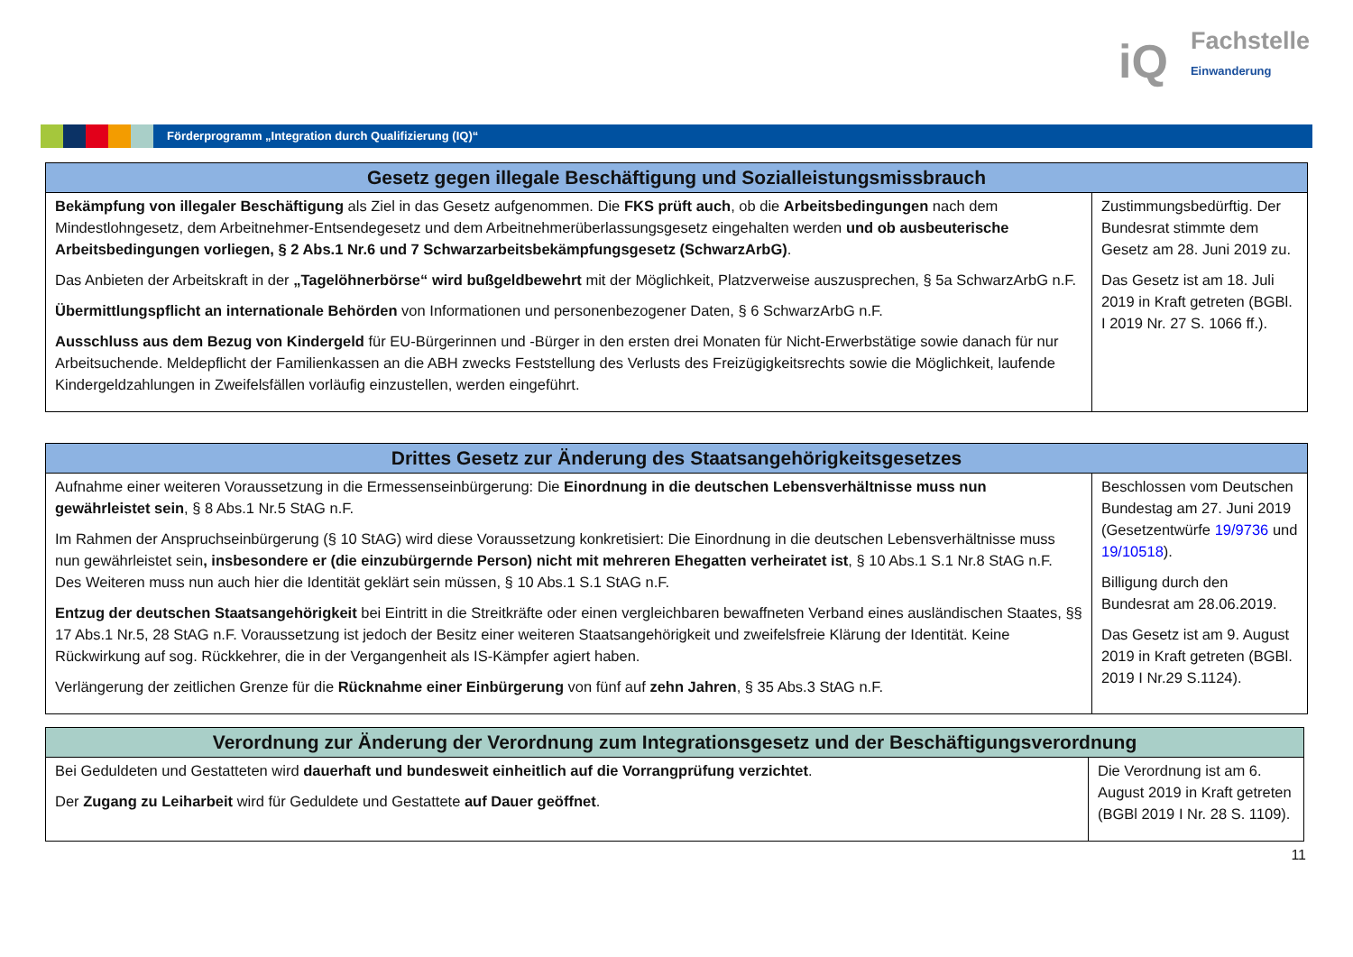iQ
Fachstelle
Einwanderung
Förderprogramm „Integration durch Qualifizierung (IQ)“
| Gesetz gegen illegale Beschäftigung und Sozialleistungsmissbrauch | |
| --- | --- |
| Bekämpfung von illegaler Beschäftigung als Ziel in das Gesetz aufgenommen. Die FKS prüft auch , ob die Arbeitsbedingungen nach dem Mindestlohngesetz, dem Arbeitnehmer-Entsendegesetz und dem Arbeitnehmerüberlassungsgesetz eingehalten werden und ob ausbeuterische Arbeitsbedingungen vorliegen, § 2 Abs.1 Nr.6 und 7 Schwarzarbeitsbekämpfungsgesetz (SchwarzArbG) . Das Anbieten der Arbeitskraft in der „Tagelöhnerbörse“ wird bußgeldbewehrt mit der Möglichkeit, Platzverweise auszusprechen, § 5a SchwarzArbG n.F. Übermittlungspflicht an internationale Behörden von Informationen und personenbezogener Daten, § 6 SchwarzArbG n.F. Ausschluss aus dem Bezug von Kindergeld für EU-Bürgerinnen und -Bürger in den ersten drei Monaten für Nicht-Erwerbstätige sowie danach für nur Arbeitsuchende. Meldepflicht der Familienkassen an die ABH zwecks Feststellung des Verlusts des Freizügigkeitsrechts sowie die Möglichkeit, laufende Kindergeldzahlungen in Zweifelsfällen vorläufig einzustellen, werden eingeführt. | Zustimmungsbedürftig. Der Bundesrat stimmte dem Gesetz am 28. Juni 2019 zu. Das Gesetz ist am 18. Juli 2019 in Kraft getreten (BGBl. I 2019 Nr. 27 S. 1066 ff.). |
| Drittes Gesetz zur Änderung des Staatsangehörigkeitsgesetzes | |
| --- | --- |
| Aufnahme einer weiteren Voraussetzung in die Ermessenseinbürgerung: Die Einordnung in die deutschen Lebensverhältnisse muss nun gewährleistet sein , § 8 Abs.1 Nr.5 StAG n.F. Im Rahmen der Anspruchseinbürgerung (§ 10 StAG) wird diese Voraussetzung konkretisiert: Die Einordnung in die deutschen Lebensverhältnisse muss nun gewährleistet sein , insbesondere er (die einzubürgernde Person) nicht mit mehreren Ehegatten verheiratet ist , § 10 Abs.1 S.1 Nr.8 StAG n.F. Des Weiteren muss nun auch hier die Identität geklärt sein müssen, § 10 Abs.1 S.1 StAG n.F. Entzug der deutschen Staatsangehörigkeit bei Eintritt in die Streitkräfte oder einen vergleichbaren bewaffneten Verband eines ausländischen Staates, §§ 17 Abs.1 Nr.5, 28 StAG n.F. Voraussetzung ist jedoch der Besitz einer weiteren Staatsangehörigkeit und zweifelsfreie Klärung der Identität. Keine Rückwirkung auf sog. Rückkehrer, die in der Vergangenheit als IS-Kämpfer agiert haben. Verlängerung der zeitlichen Grenze für die Rücknahme einer Einbürgerung von fünf auf zehn Jahren , § 35 Abs.3 StAG n.F. | Beschlossen vom Deutschen Bundestag am 27. Juni 2019 (Gesetzentwürfe 19/9736 und 19/10518 ). Billigung durch den Bundesrat am 28.06.2019. Das Gesetz ist am 9. August 2019 in Kraft getreten (BGBl. 2019 I Nr.29 S.1124). |
| Verordnung zur Änderung der Verordnung zum Integrationsgesetz und der Beschäftigungsverordnung | |
| --- | --- |
| Bei Geduldeten und Gestatteten wird dauerhaft und bundesweit einheitlich auf die Vorrangprüfung verzichtet . Der Zugang zu Leiharbeit wird für Geduldete und Gestattete auf Dauer geöffnet . | Die Verordnung ist am 6. August 2019 in Kraft getreten (BGBl 2019 I Nr. 28 S. 1109). |
11